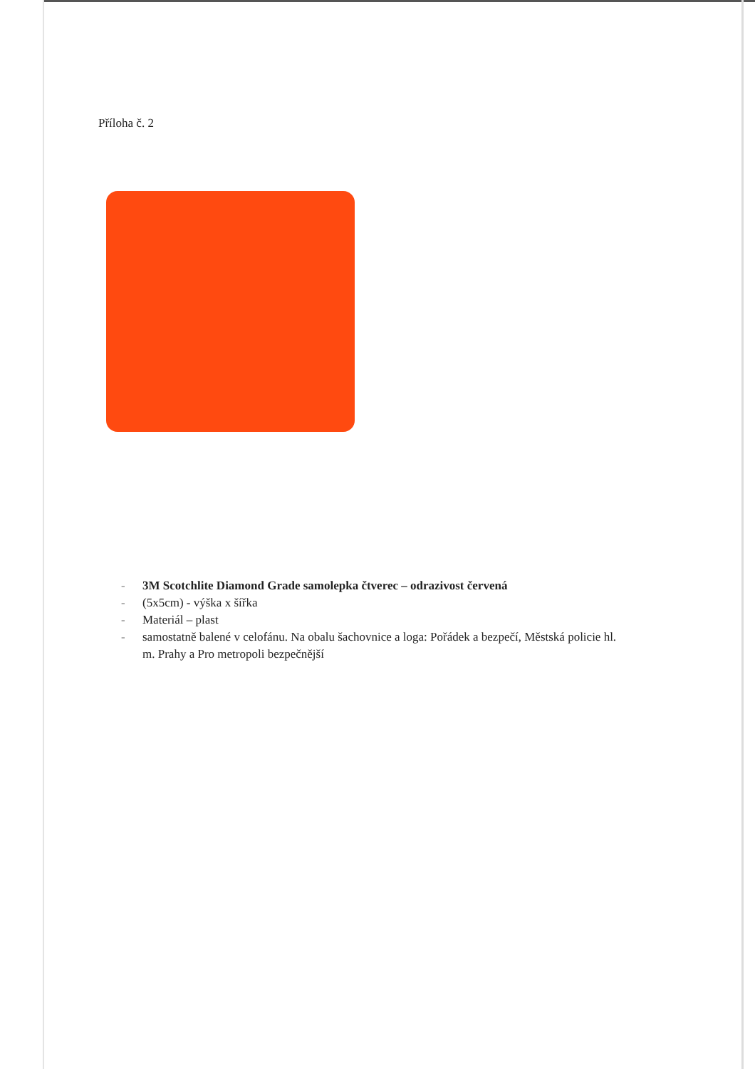Příloha č. 2
- 3M Scotchlite Diamond Grade samolepka čtverec – odrazivost červená
- (5x5cm) - výška x šířka
- Materiál – plast
- samostatně balené v celofánu. Na obalu šachovnice a loga: Pořádek a bezpečí, Městská policie hl. m. Prahy a Pro metropoli bezpečnější